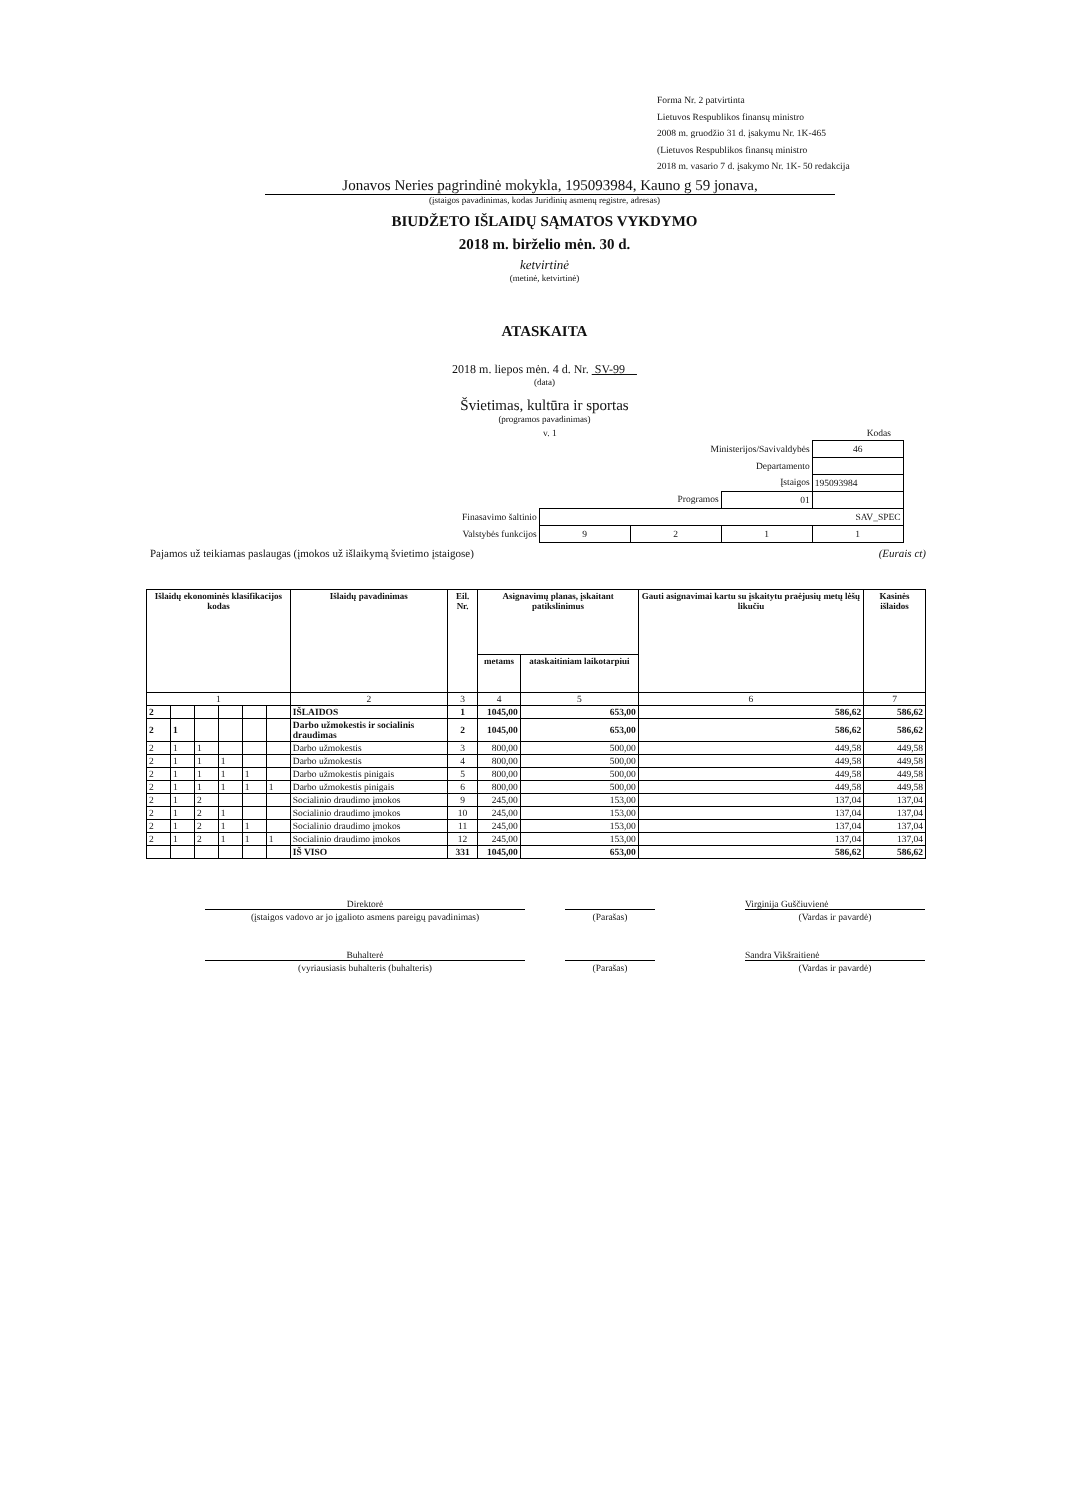Forma Nr. 2 patvirtinta
Lietuvos Respublikos finansų ministro
2008 m. gruodžio 31 d. įsakymu Nr. 1K-465
(Lietuvos Respublikos finansų ministro
2018 m. vasario 7 d. įsakymo Nr. 1K- 50 redakcija
Jonavos Neries pagrindinė mokykla, 195093984, Kauno g 59 jonava,
(įstaigos pavadinimas, kodas Juridinių asmenų registre, adresas)
BIUDŽETO IŠLAIDŲ SĄMATOS VYKDYMO
2018 m. birželio mėn. 30 d.
ketvirtinė
(metinė, ketvirtinė)
ATASKAITA
2018 m. liepos mėn. 4 d. Nr. SV-99
(data)
Švietimas, kultūra ir sportas
(programos pavadinimas)
v. 1 Kodas
| Ministerijos/Savivaldybės | | | | 46 |
| Departamento | | | | |
| Įstaigos | | | | 195093984 |
| Programos | | | 01 | |
| Finasavimo šaltinio | SAV_SPEC | | | |
| Valstybės funkcijos | 9 | 2 | 1 | 1 |
Pajamos už teikiamas paslaugas (įmokos už išlaikymą švietimo įstaigose) (Eurais ct)
| Išlaidų ekonominės klasifikacijos kodas | | | | | | Išlaidų pavadinimas | Eil. Nr. | Asignavimų planas, įskaitant patikslinimus | | Gauti asignavimai kartu su įskaitytu praėjusių metų lėšų likučiu | Kasinės išlaidos |
| --- | --- | --- | --- | --- | --- | --- | --- | --- | --- | --- | --- |
| | | | | | | | | metams | ataskaitiniam laikotarpiui | | |
| 1 | | | | | | 2 | 3 | 4 | 5 | 6 | 7 |
| 2 | | | | | | IŠLAIDOS | 1 | 1045,00 | 653,00 | 586,62 | 586,62 |
| 2 | 1 | | | | | Darbo užmokestis ir socialinis draudimas | 2 | 1045,00 | 653,00 | 586,62 | 586,62 |
| 2 | 1 | 1 | | | | Darbo užmokestis | 3 | 800,00 | 500,00 | 449,58 | 449,58 |
| 2 | 1 | 1 | 1 | | | Darbo užmokestis | 4 | 800,00 | 500,00 | 449,58 | 449,58 |
| 2 | 1 | 1 | 1 | 1 | | Darbo užmokestis pinigais | 5 | 800,00 | 500,00 | 449,58 | 449,58 |
| 2 | 1 | 1 | 1 | 1 | 1 | Darbo užmokestis pinigais | 6 | 800,00 | 500,00 | 449,58 | 449,58 |
| 2 | 1 | 2 | | | | Socialinio draudimo įmokos | 9 | 245,00 | 153,00 | 137,04 | 137,04 |
| 2 | 1 | 2 | 1 | | | Socialinio draudimo įmokos | 10 | 245,00 | 153,00 | 137,04 | 137,04 |
| 2 | 1 | 2 | 1 | 1 | | Socialinio draudimo įmokos | 11 | 245,00 | 153,00 | 137,04 | 137,04 |
| 2 | 1 | 2 | 1 | 1 | 1 | Socialinio draudimo įmokos | 12 | 245,00 | 153,00 | 137,04 | 137,04 |
| | | | | | | IŠ VISO | 331 | 1045,00 | 653,00 | 586,62 | 586,62 |
Direktorė Virginija Guščiuvienė
(įstaigos vadovo ar jo įgalioto asmens pareigų pavadinimas)
(Parašas) (Vardas ir pavardė)
Buhalterė Sandra Vikšraitienė
(vyriausiasis buhalteris (buhalteris) (Parašas) (Vardas ir pavardė)